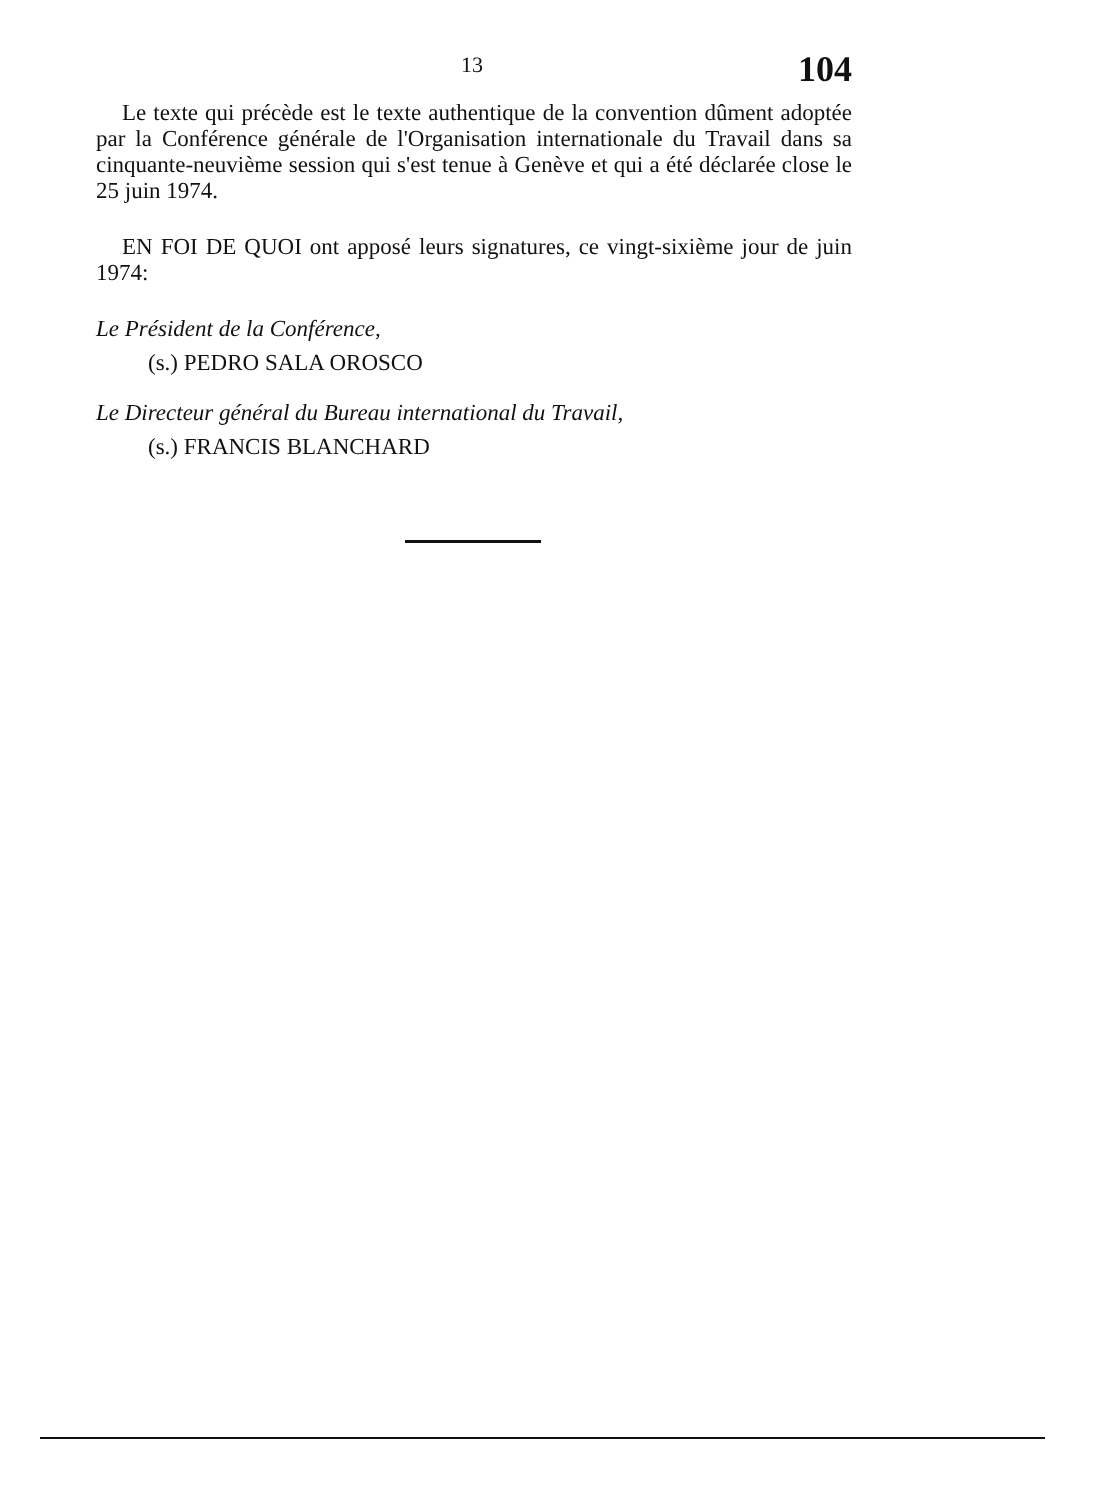13 104
Le texte qui précède est le texte authentique de la convention dûment adoptée par la Conférence générale de l'Organisation internationale du Travail dans sa cinquante-neuvième session qui s'est tenue à Genève et qui a été déclarée close le 25 juin 1974.
EN FOI DE QUOI ont apposé leurs signatures, ce vingt-sixième jour de juin 1974:
Le Président de la Conférence,
(s.) PEDRO SALA OROSCO
Le Directeur général du Bureau international du Travail,
(s.) FRANCIS BLANCHARD